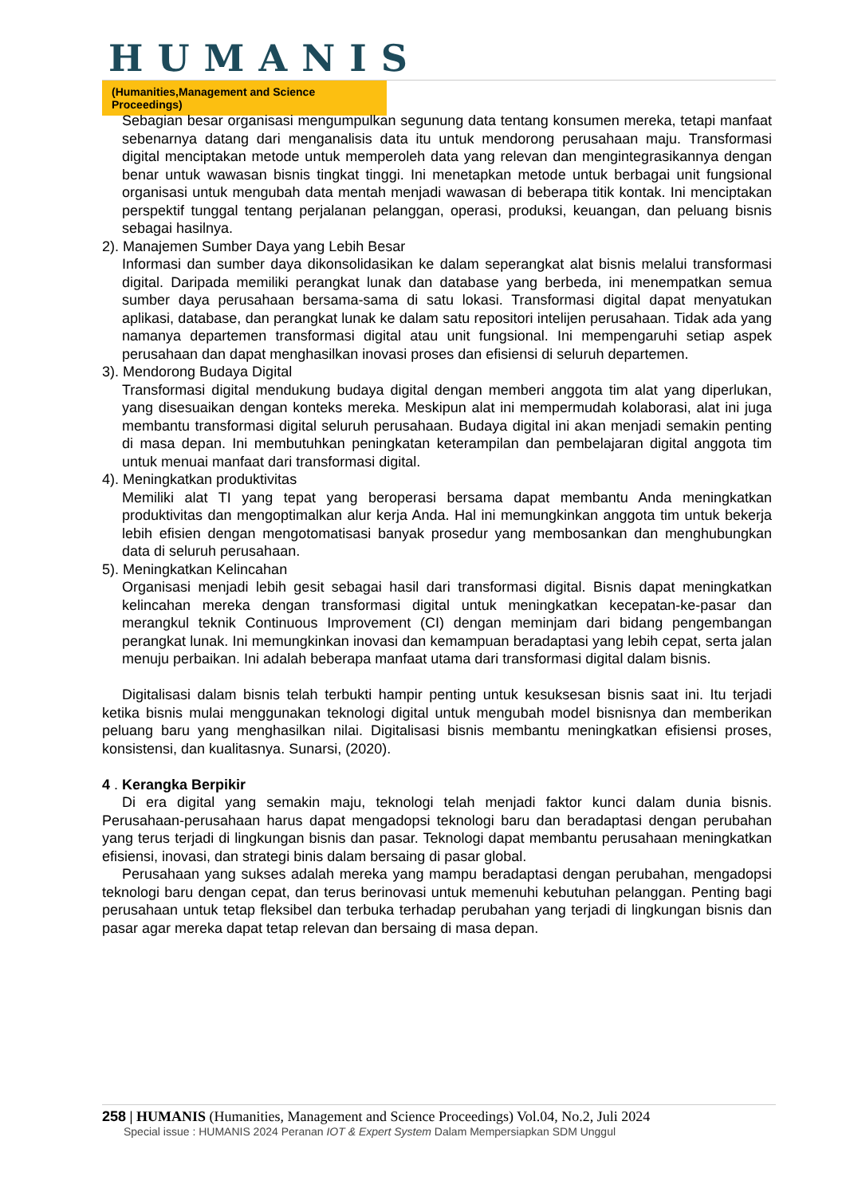HUMANIS
(Humanities,Management and Science Proceedings)
Sebagian besar organisasi mengumpulkan segunung data tentang konsumen mereka, tetapi manfaat sebenarnya datang dari menganalisis data itu untuk mendorong perusahaan maju. Transformasi digital menciptakan metode untuk memperoleh data yang relevan dan mengintegrasikannya dengan benar untuk wawasan bisnis tingkat tinggi. Ini menetapkan metode untuk berbagai unit fungsional organisasi untuk mengubah data mentah menjadi wawasan di beberapa titik kontak. Ini menciptakan perspektif tunggal tentang perjalanan pelanggan, operasi, produksi, keuangan, dan peluang bisnis sebagai hasilnya.
2). Manajemen Sumber Daya yang Lebih Besar
Informasi dan sumber daya dikonsolidasikan ke dalam seperangkat alat bisnis melalui transformasi digital. Daripada memiliki perangkat lunak dan database yang berbeda, ini menempatkan semua sumber daya perusahaan bersama-sama di satu lokasi. Transformasi digital dapat menyatukan aplikasi, database, dan perangkat lunak ke dalam satu repositori intelijen perusahaan. Tidak ada yang namanya departemen transformasi digital atau unit fungsional. Ini mempengaruhi setiap aspek perusahaan dan dapat menghasilkan inovasi proses dan efisiensi di seluruh departemen.
3). Mendorong Budaya Digital
Transformasi digital mendukung budaya digital dengan memberi anggota tim alat yang diperlukan, yang disesuaikan dengan konteks mereka. Meskipun alat ini mempermudah kolaborasi, alat ini juga membantu transformasi digital seluruh perusahaan. Budaya digital ini akan menjadi semakin penting di masa depan. Ini membutuhkan peningkatan keterampilan dan pembelajaran digital anggota tim untuk menuai manfaat dari transformasi digital.
4). Meningkatkan produktivitas
Memiliki alat TI yang tepat yang beroperasi bersama dapat membantu Anda meningkatkan produktivitas dan mengoptimalkan alur kerja Anda. Hal ini memungkinkan anggota tim untuk bekerja lebih efisien dengan mengotomatisasi banyak prosedur yang membosankan dan menghubungkan data di seluruh perusahaan.
5). Meningkatkan Kelincahan
Organisasi menjadi lebih gesit sebagai hasil dari transformasi digital. Bisnis dapat meningkatkan kelincahan mereka dengan transformasi digital untuk meningkatkan kecepatan-ke-pasar dan merangkul teknik Continuous Improvement (CI) dengan meminjam dari bidang pengembangan perangkat lunak. Ini memungkinkan inovasi dan kemampuan beradaptasi yang lebih cepat, serta jalan menuju perbaikan. Ini adalah beberapa manfaat utama dari transformasi digital dalam bisnis.
Digitalisasi dalam bisnis telah terbukti hampir penting untuk kesuksesan bisnis saat ini. Itu terjadi ketika bisnis mulai menggunakan teknologi digital untuk mengubah model bisnisnya dan memberikan peluang baru yang menghasilkan nilai. Digitalisasi bisnis membantu meningkatkan efisiensi proses, konsistensi, dan kualitasnya. Sunarsi, (2020).
4 . Kerangka Berpikir
Di era digital yang semakin maju, teknologi telah menjadi faktor kunci dalam dunia bisnis. Perusahaan-perusahaan harus dapat mengadopsi teknologi baru dan beradaptasi dengan perubahan yang terus terjadi di lingkungan bisnis dan pasar. Teknologi dapat membantu perusahaan meningkatkan efisiensi, inovasi, dan strategi binis dalam bersaing di pasar global.
Perusahaan yang sukses adalah mereka yang mampu beradaptasi dengan perubahan, mengadopsi teknologi baru dengan cepat, dan terus berinovasi untuk memenuhi kebutuhan pelanggan. Penting bagi perusahaan untuk tetap fleksibel dan terbuka terhadap perubahan yang terjadi di lingkungan bisnis dan pasar agar mereka dapat tetap relevan dan bersaing di masa depan.
258 | HUMANIS (Humanities, Management and Science Proceedings) Vol.04, No.2, Juli 2024
Special issue : HUMANIS 2024 Peranan IOT & Expert System Dalam Mempersiapkan SDM Unggul